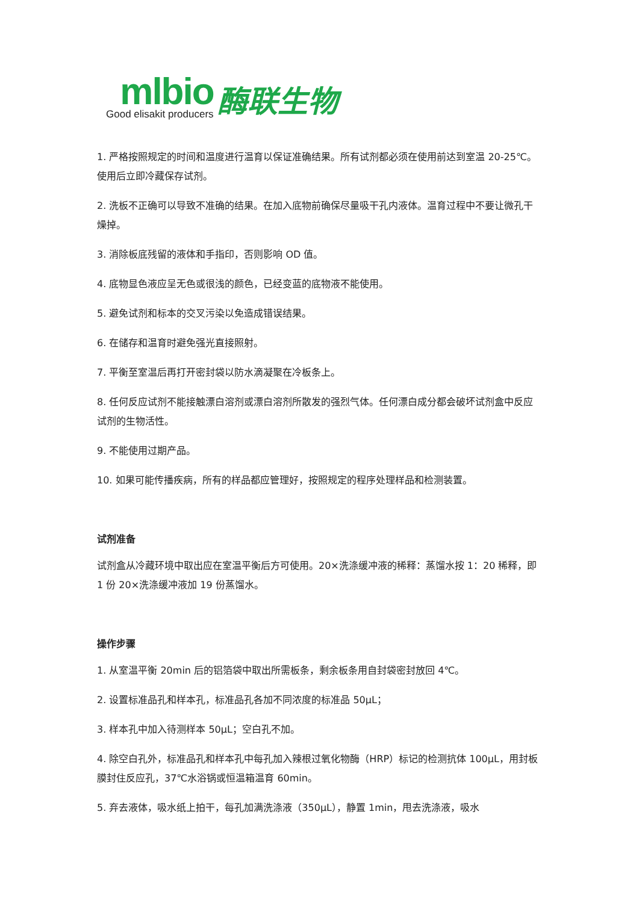mlbio
Good elisakit producers
酶联生物
1. 严格按照规定的时间和温度进行温育以保证准确结果。所有试剂都必须在使用前达到室温 20-25℃。使用后立即冷藏保存试剂。
2. 洗板不正确可以导致不准确的结果。在加入底物前确保尽量吸干孔内液体。温育过程中不要让微孔干燥掉。
3. 消除板底残留的液体和手指印，否则影响 OD 值。
4. 底物显色液应呈无色或很浅的颜色，已经变蓝的底物液不能使用。
5. 避免试剂和标本的交叉污染以免造成错误结果。
6. 在储存和温育时避免强光直接照射。
7. 平衡至室温后再打开密封袋以防水滴凝聚在冷板条上。
8. 任何反应试剂不能接触漂白溶剂或漂白溶剂所散发的强烈气体。任何漂白成分都会破坏试剂盒中反应试剂的生物活性。
9. 不能使用过期产品。
10. 如果可能传播疾病，所有的样品都应管理好，按照规定的程序处理样品和检测装置。
试剂准备
试剂盒从冷藏环境中取出应在室温平衡后方可使用。20×洗涤缓冲液的稀释：蒸馏水按 1：20 稀释，即 1 份 20×洗涤缓冲液加 19 份蒸馏水。
操作步骤
1. 从室温平衡 20min 后的铝箔袋中取出所需板条，剩余板条用自封袋密封放回 4℃。
2. 设置标准品孔和样本孔，标准品孔各加不同浓度的标准品 50μL；
3. 样本孔中加入待测样本 50μL；空白孔不加。
4. 除空白孔外，标准品孔和样本孔中每孔加入辣根过氧化物酶（HRP）标记的检测抗体 100μL，用封板膜封住反应孔，37℃水浴锅或恒温箱温育 60min。
5. 弃去液体，吸水纸上拍干，每孔加满洗涤液（350μL），静置 1min，甩去洗涤液，吸水